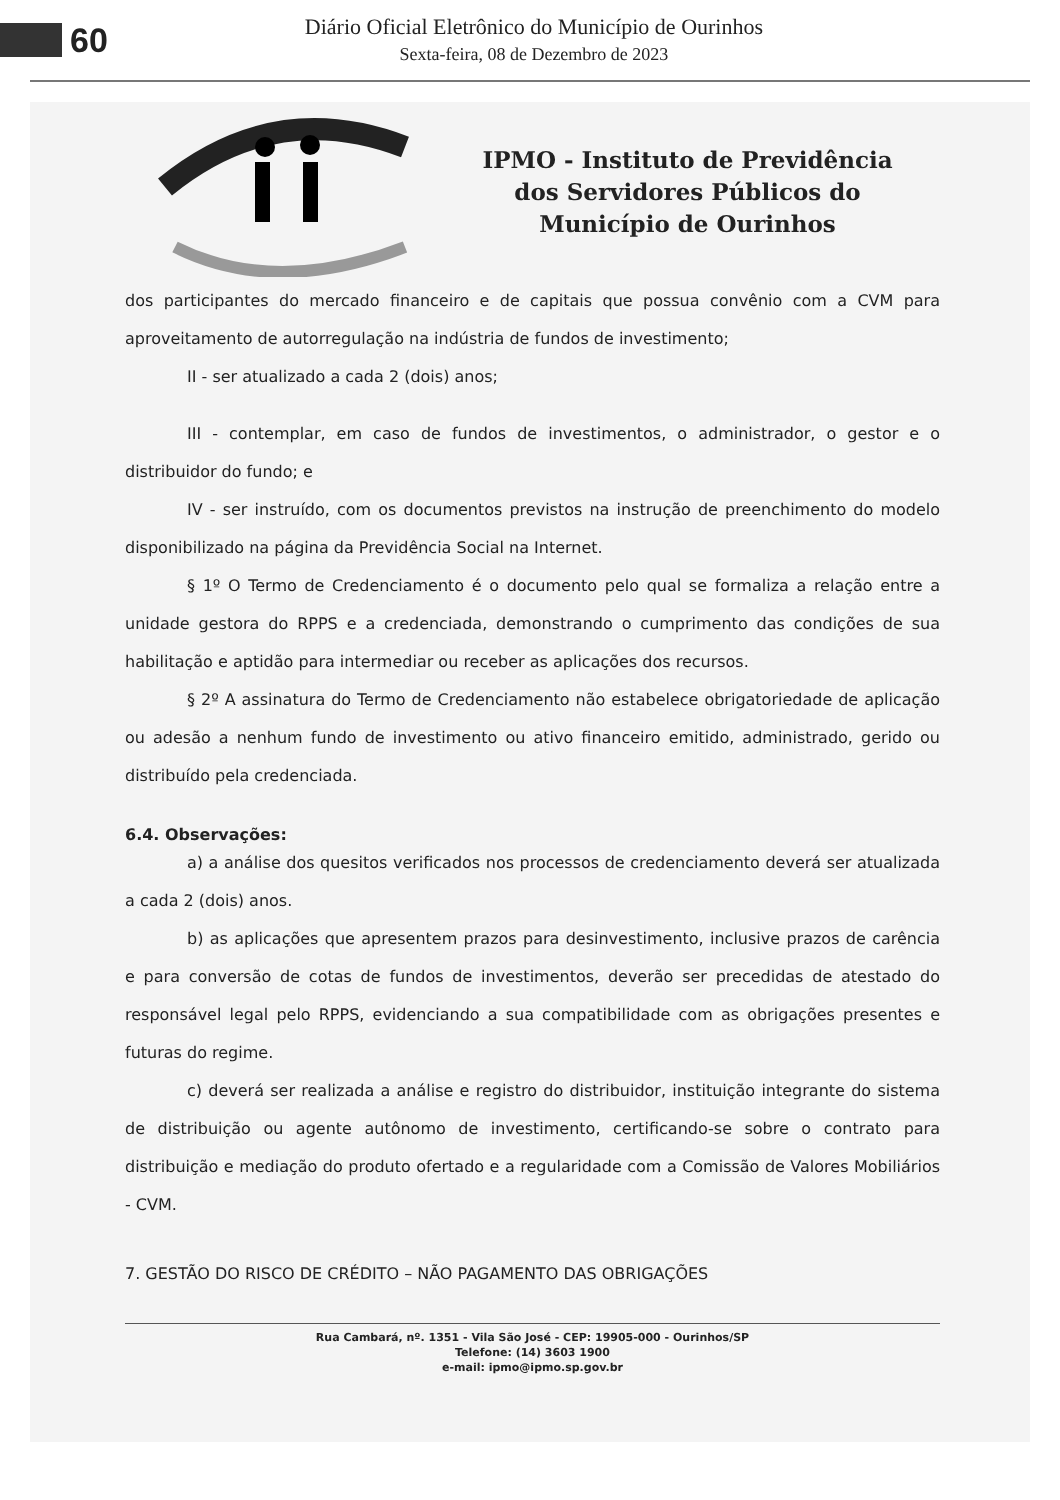60
Diário Oficial Eletrônico do Município de Ourinhos
Sexta-feira, 08 de Dezembro de 2023
IPMO - Instituto de Previdência
dos Servidores Públicos do
Município de Ourinhos
dos participantes do mercado financeiro e de capitais que possua convênio com a CVM para aproveitamento de autorregulação na indústria de fundos de investimento;
II - ser atualizado a cada 2 (dois) anos;
III - contemplar, em caso de fundos de investimentos, o administrador, o gestor e o distribuidor do fundo; e
IV - ser instruído, com os documentos previstos na instrução de preenchimento do modelo disponibilizado na página da Previdência Social na Internet.
§ 1º O Termo de Credenciamento é o documento pelo qual se formaliza a relação entre a unidade gestora do RPPS e a credenciada, demonstrando o cumprimento das condições de sua habilitação e aptidão para intermediar ou receber as aplicações dos recursos.
§ 2º A assinatura do Termo de Credenciamento não estabelece obrigatoriedade de aplicação ou adesão a nenhum fundo de investimento ou ativo financeiro emitido, administrado, gerido ou distribuído pela credenciada.
6.4. Observações:
a) a análise dos quesitos verificados nos processos de credenciamento deverá ser atualizada a cada 2 (dois) anos.
b) as aplicações que apresentem prazos para desinvestimento, inclusive prazos de carência e para conversão de cotas de fundos de investimentos, deverão ser precedidas de atestado do responsável legal pelo RPPS, evidenciando a sua compatibilidade com as obrigações presentes e futuras do regime.
c) deverá ser realizada a análise e registro do distribuidor, instituição integrante do sistema de distribuição ou agente autônomo de investimento, certificando-se sobre o contrato para distribuição e mediação do produto ofertado e a regularidade com a Comissão de Valores Mobiliários - CVM.
7. GESTÃO DO RISCO DE CRÉDITO – NÃO PAGAMENTO DAS OBRIGAÇÕES
Rua Cambará, nº. 1351 - Vila São José - CEP: 19905-000 - Ourinhos/SP
Telefone: (14) 3603 1900
e-mail: ipmo@ipmo.sp.gov.br